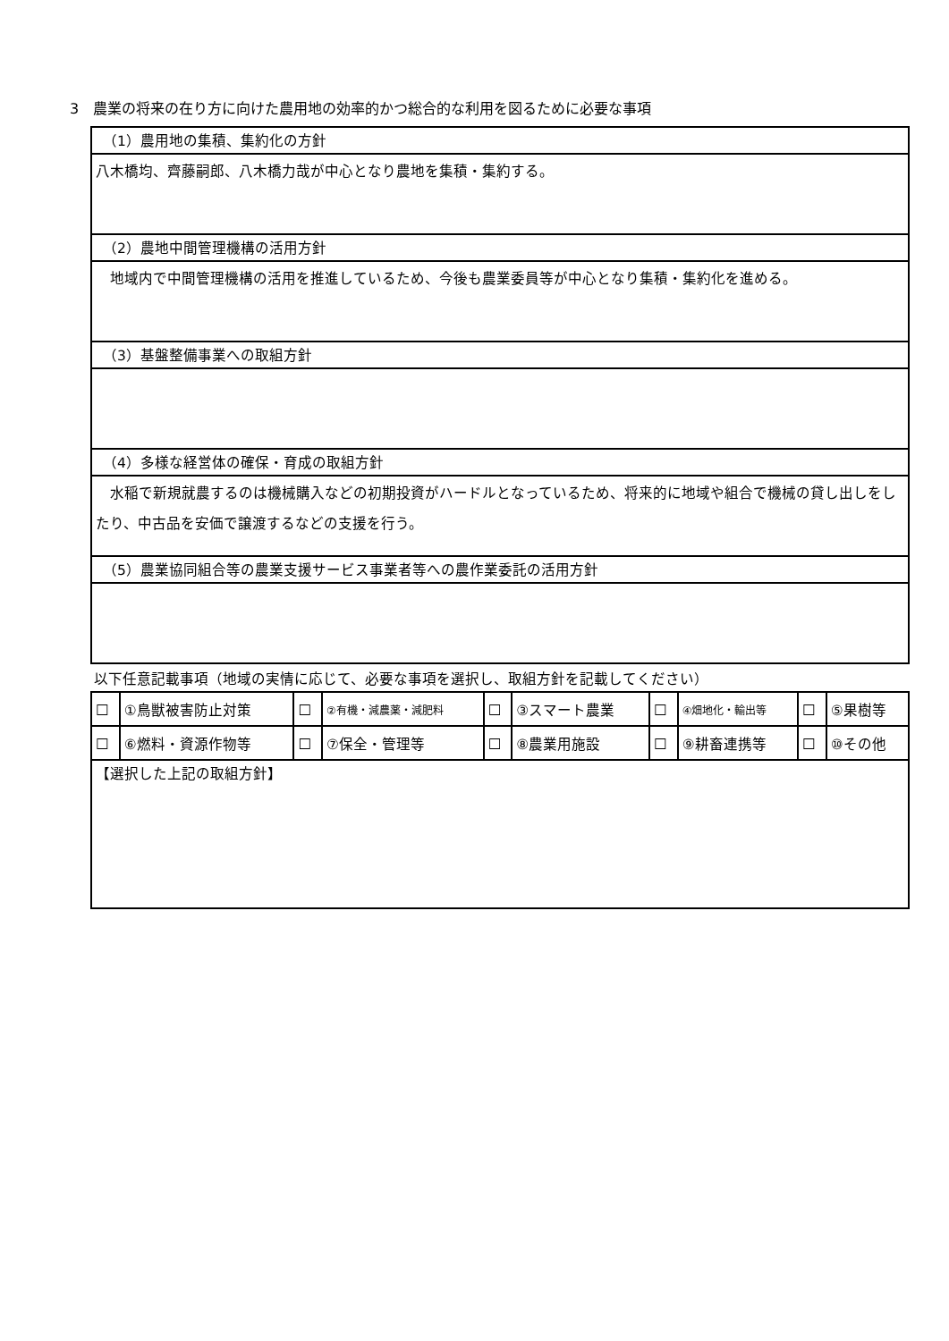3　農業の将来の在り方に向けた農用地の効率的かつ総合的な利用を図るために必要な事項
| （1）農用地の集積、集約化の方針 |
| 八木橋均、齊藤嗣郎、八木橋力哉が中心となり農地を集積・集約する。 |
| （2）農地中間管理機構の活用方針 |
| 地域内で中間管理機構の活用を推進しているため、今後も農業委員等が中心となり集積・集約化を進める。 |
| （3）基盤整備事業への取組方針 |
| （4）多様な経営体の確保・育成の取組方針 |
| 水稲で新規就農するのは機械購入などの初期投資がハードルとなっているため、将来的に地域や組合で機械の貸し出しをしたり、中古品を安価で譲渡するなどの支援を行う。 |
| （5）農業協同組合等の農業支援サービス事業者等への農作業委託の活用方針 |
以下任意記載事項（地域の実情に応じて、必要な事項を選択し、取組方針を記載してください）
| □ | ①鳥獣被害防止対策 | □ | ②有機・減農薬・減肥料 | □ | ③スマート農業 | □ | ④畑地化・輸出等 | □ | ⑤果樹等 |
| □ | ⑥燃料・資源作物等 | □ | ⑦保全・管理等 | □ | ⑧農業用施設 | □ | ⑨耕畜連携等 | □ | ⑩その他 |
| 【選択した上記の取組方針】 | | | | | | | | | |